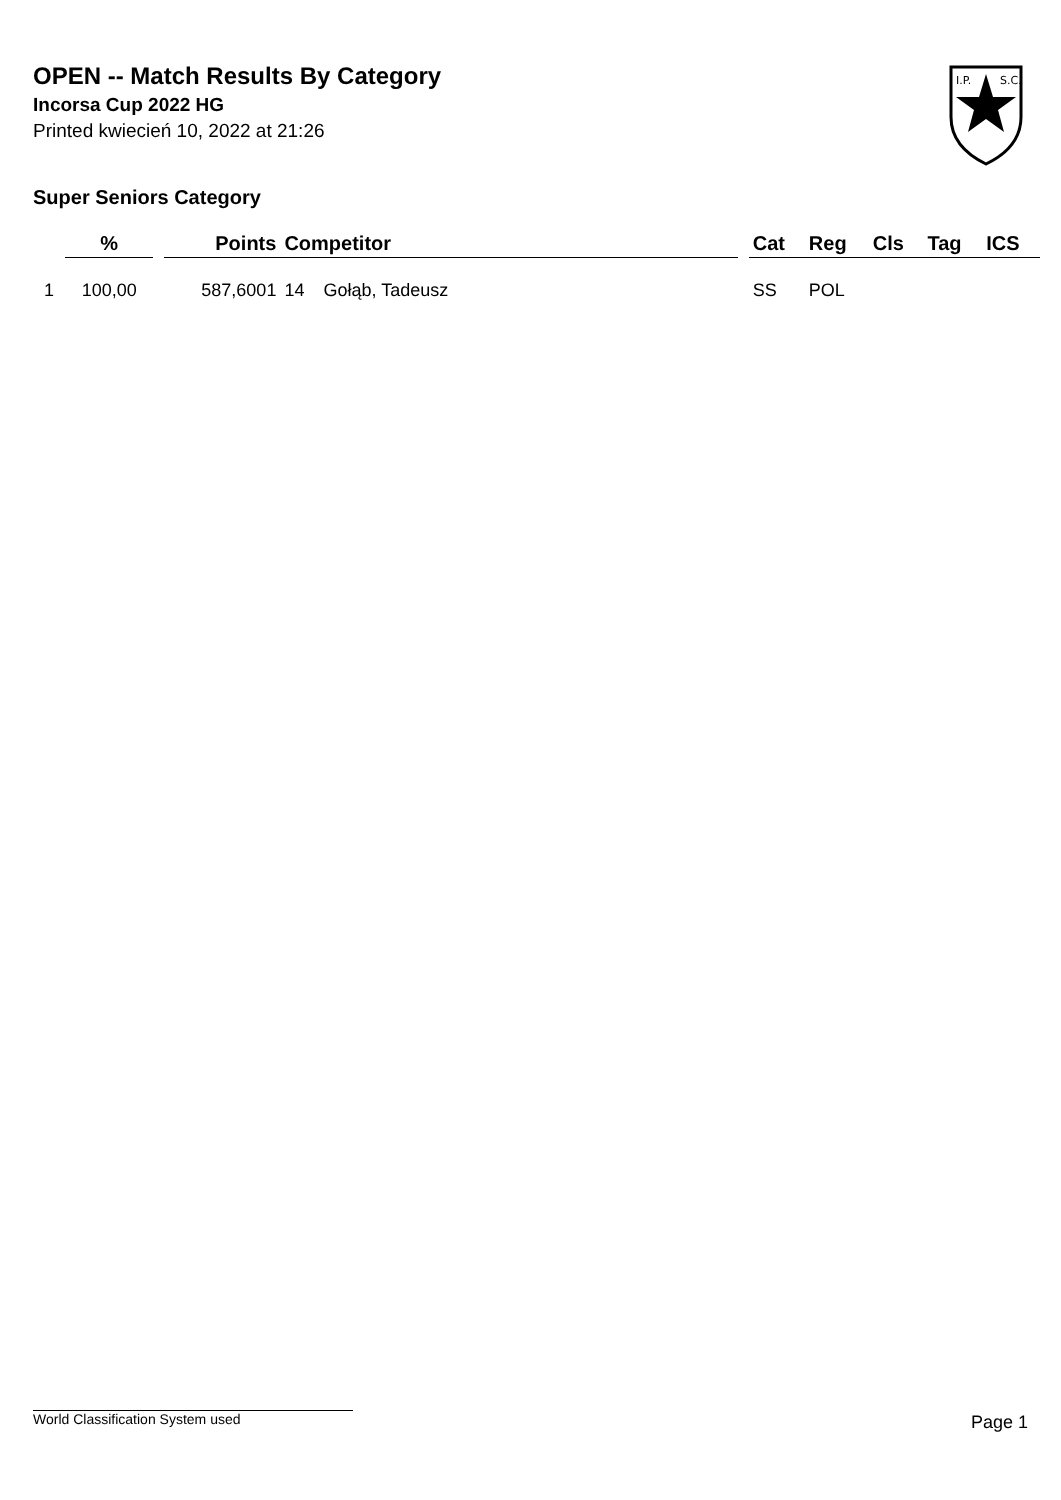OPEN -- Match Results By Category
Incorsa Cup 2022 HG
Printed kwiecień 10, 2022 at 21:26
I.P.
S.C.
Super Seniors Category
| | % | | Points | Competitor | | | Cat | Reg | Cls | Tag | ICS |
| --- | --- | --- | --- | --- | --- | --- | --- | --- | --- | --- | --- |
| 1 | 100,00 | | 587,6001 | 14 | Gołąb, Tadeusz | | SS | POL | | | |
World Classification System used Page 1